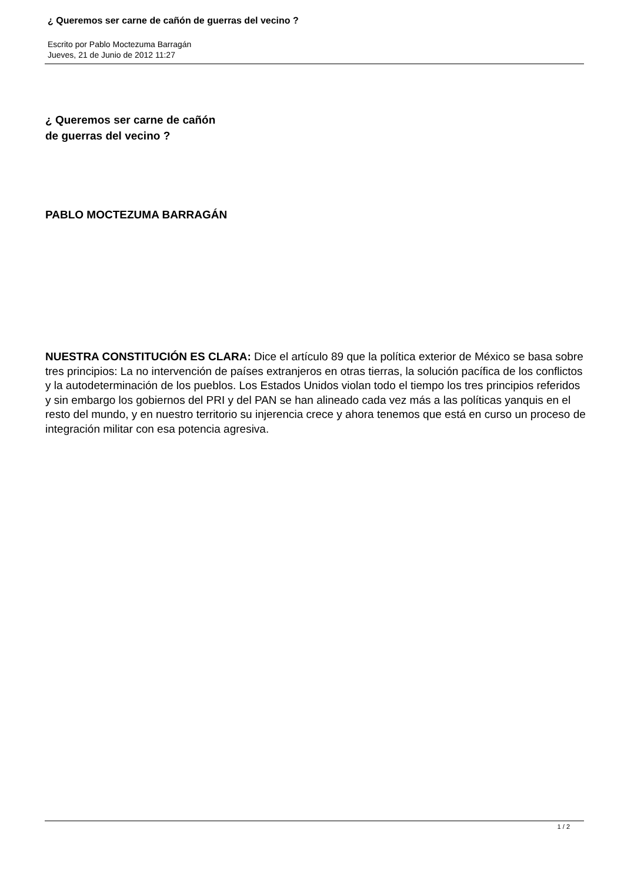¿ Queremos ser carne de cañón de guerras del vecino ?
Escrito por Pablo Moctezuma Barragán
Jueves, 21 de Junio de 2012 11:27
¿ Queremos ser carne de cañón
de guerras del vecino ?
PABLO MOCTEZUMA BARRAGÁN
NUESTRA CONSTITUCIÓN ES CLARA: Dice el artículo 89 que la política exterior de México se basa sobre tres principios: La no intervención de países extranjeros en otras tierras, la solución pacífica de los conflictos y la autodeterminación de los pueblos. Los Estados Unidos violan todo el tiempo los tres principios referidos y sin embargo los gobiernos del PRI y del PAN se han alineado cada vez más a las políticas yanquis en el resto del mundo, y en nuestro territorio su injerencia crece y ahora tenemos que está en curso un proceso de integración militar con esa potencia agresiva.
1 / 2